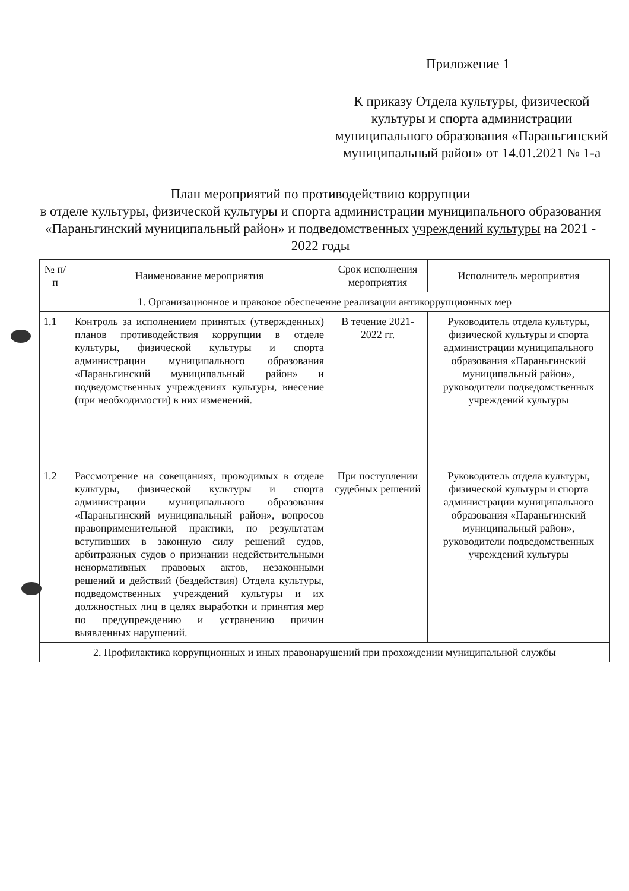Приложение 1
К приказу Отдела культуры, физической культуры и спорта администрации муниципального образования «Параньгинский муниципальный район» от 14.01.2021 № 1-а
План мероприятий по противодействию коррупции
в отделе культуры, физической культуры и спорта администрации муниципального образования «Параньгинский муниципальный район» и подведомственных учреждений культуры на 2021 - 2022 годы
| № п/п | Наименование мероприятия | Срок исполнения мероприятия | Исполнитель мероприятия |
| --- | --- | --- | --- |
| 1. Организационное и правовое обеспечение реализации антикоррупционных мер | | | |
| 1.1 | Контроль за исполнением принятых (утвержденных) планов противодействия коррупции в отделе культуры, физической культуры и спорта администрации муниципального образования «Параньгинский муниципальный район» и подведомственных учреждениях культуры, внесение (при необходимости) в них изменений. | В течение 2021-2022 гг. | Руководитель отдела культуры, физической культуры и спорта администрации муниципального образования «Параньгинский муниципальный район», руководители подведомственных учреждений культуры |
| 1.2 | Рассмотрение на совещаниях, проводимых в отделе культуры, физической культуры и спорта администрации муниципального образования «Параньгинский муниципальный район», вопросов правоприменительной практики, по результатам вступивших в законную силу решений судов, арбитражных судов о признании недействительными ненормативных правовых актов, незаконными решений и действий (бездействия) Отдела культуры, подведомственных учреждений культуры и их должностных лиц в целях выработки и принятия мер по предупреждению и устранению причин выявленных нарушений. | При поступлении судебных решений | Руководитель отдела культуры, физической культуры и спорта администрации муниципального образования «Параньгинский муниципальный район», руководители подведомственных учреждений культуры |
| 2. Профилактика коррупционных и иных правонарушений при прохождении муниципальной службы | | | |